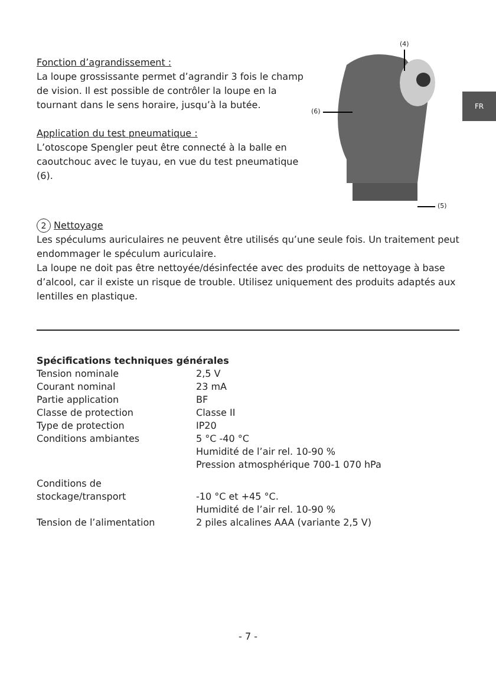FR
Fonction d’agrandissement :
La loupe grossissante permet d’agrandir 3 fois le champ de vision. Il est possible de contrôler la loupe en la tournant dans le sens horaire, jusqu’à la butée.
Application du test pneumatique :
L’otoscope Spengler peut être connecté à la balle en caoutchouc avec le tuyau, en vue du test pneumatique (6).
(4)
(6)
(5)
2 Nettoyage
Les spéculums auriculaires ne peuvent être utilisés qu’une seule fois. Un traitement peut endommager le spéculum auriculaire.
La loupe ne doit pas être nettoyée/désinfectée avec des produits de nettoyage à base d’alcool, car il existe un risque de trouble. Utilisez uniquement des produits adaptés aux lentilles en plastique.
| Spécifications techniques générales | |
| Tension nominale | 2,5 V |
| Courant nominal | 23 mA |
| Partie application | BF |
| Classe de protection | Classe II |
| Type de protection | IP20 |
| Conditions ambiantes | 5 °C -40 °C Humidité de l’air rel. 10-90 % Pression atmosphérique 700-1 070 hPa |
| Conditions de stockage/transport | -10 °C et +45 °C. Humidité de l’air rel. 10-90 % |
| Tension de l’alimentation | 2 piles alcalines AAA (variante 2,5 V) |
- 7 -